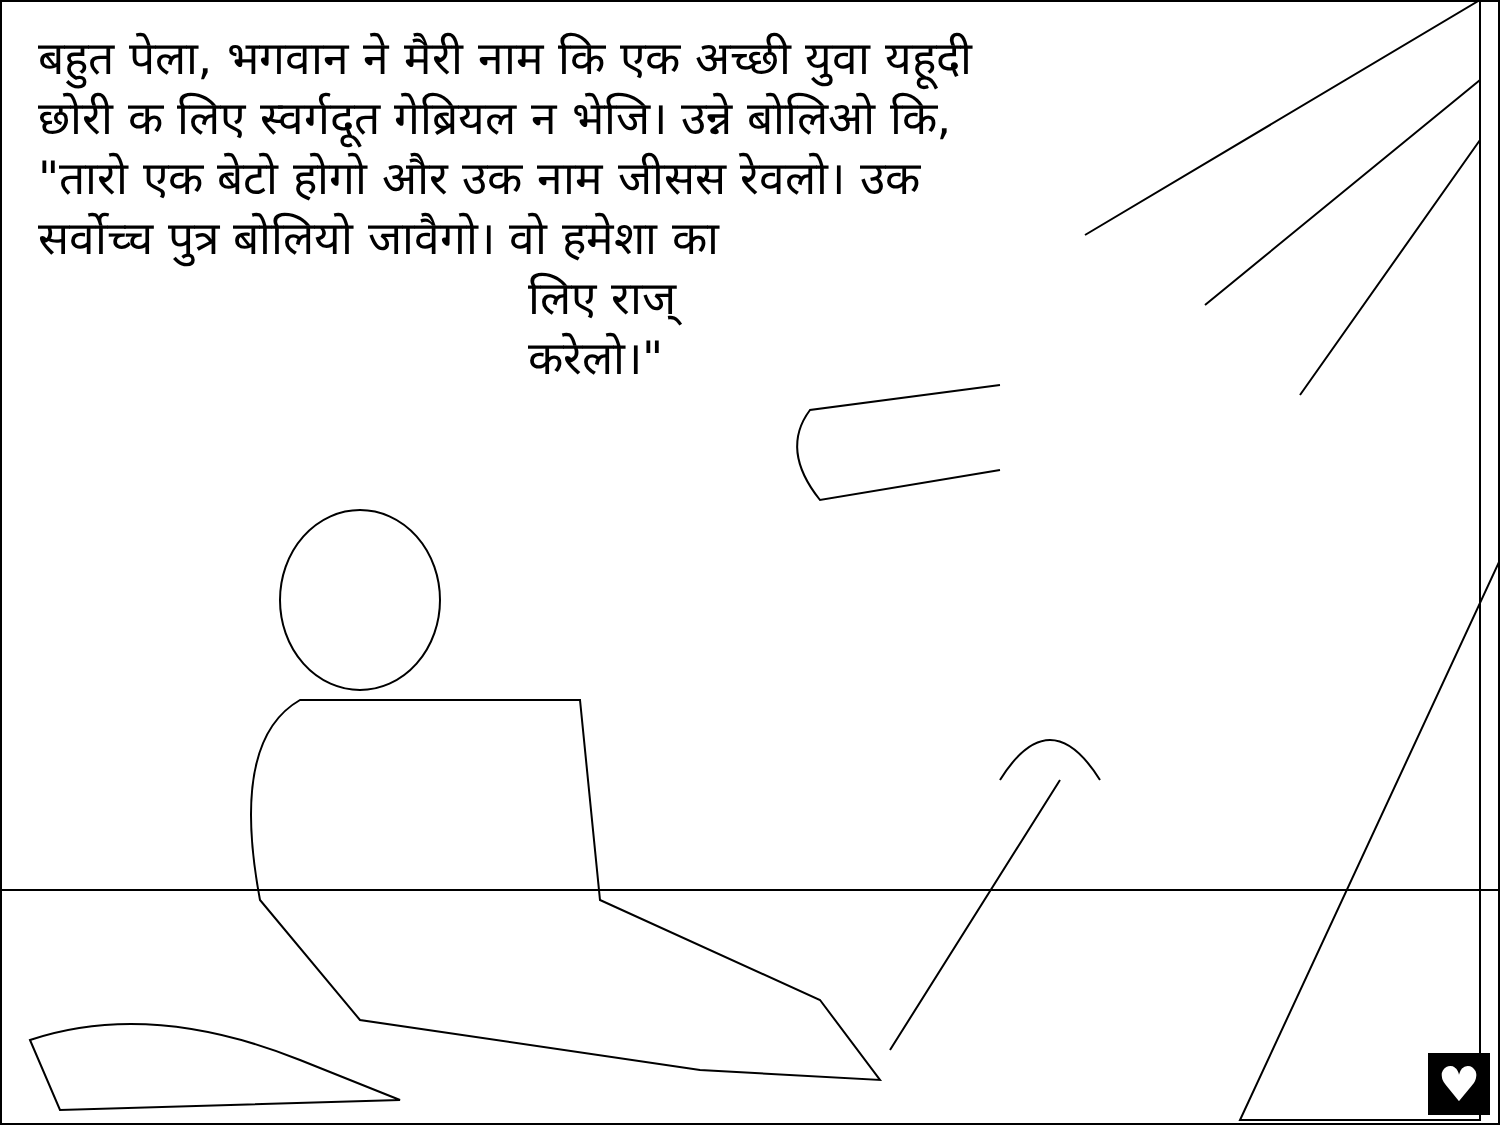बहुत पेला, भगवान ने मैरी नाम कि एक अच्छी युवा यहूदी छोरी क लिए स्वर्गदूत गेब्रियल न भेजि। उन्ने बोलिओ कि, "तारो एक बेटो होगो और उक नाम जीसस रेवलो। उक सर्वोच्च पुत्र बोलियो जावैगो। वो हमेशा का
लिए राज्
करेलो।"
♥